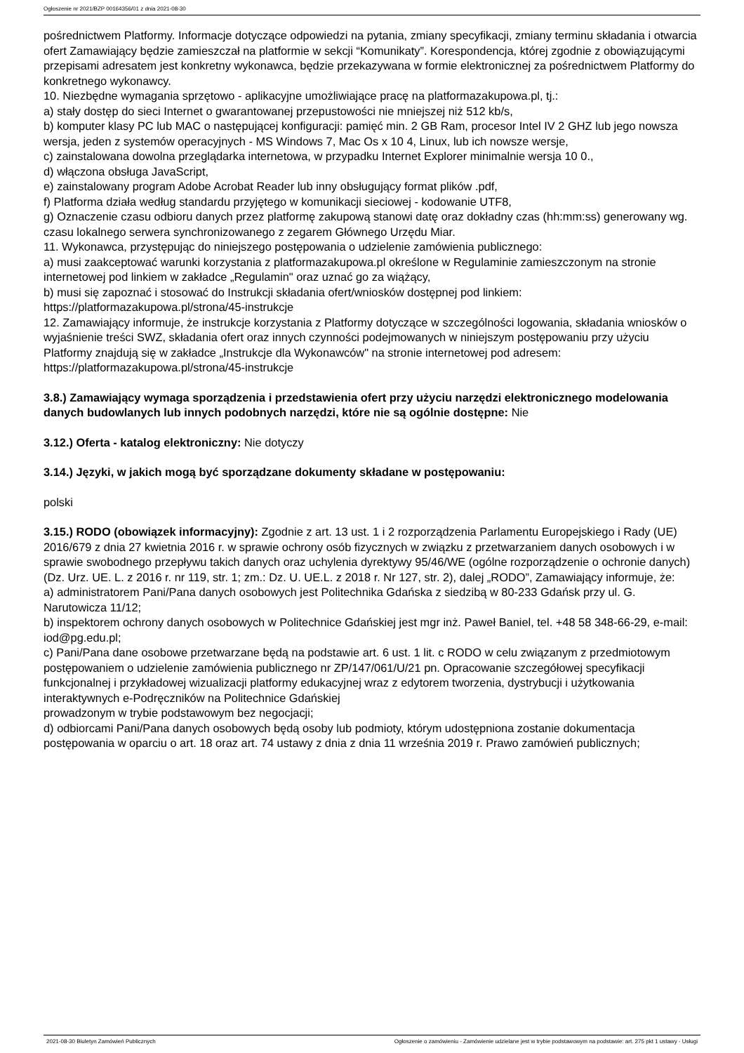Ogłoszenie nr 2021/BZP 00164356/01 z dnia 2021-08-30
pośrednictwem Platformy. Informacje dotyczące odpowiedzi na pytania, zmiany specyfikacji, zmiany terminu składania i otwarcia ofert Zamawiający będzie zamieszczał na platformie w sekcji “Komunikaty”. Korespondencja, której zgodnie z obowiązującymi przepisami adresatem jest konkretny wykonawca, będzie przekazywana w formie elektronicznej za pośrednictwem Platformy do konkretnego wykonawcy.
10. Niezbędne wymagania sprzętowo - aplikacyjne umożliwiające pracę na platformazakupowa.pl, tj.:
a) stały dostęp do sieci Internet o gwarantowanej przepustowości nie mniejszej niż 512 kb/s,
b) komputer klasy PC lub MAC o następującej konfiguracji: pamięć min. 2 GB Ram, procesor Intel IV 2 GHZ lub jego nowsza wersja, jeden z systemów operacyjnych - MS Windows 7, Mac Os x 10 4, Linux, lub ich nowsze wersje,
c) zainstalowana dowolna przeglądarka internetowa, w przypadku Internet Explorer minimalnie wersja 10 0.,
d) włączona obsługa JavaScript,
e) zainstalowany program Adobe Acrobat Reader lub inny obsługujący format plików .pdf,
f) Platforma działa według standardu przyjętego w komunikacji sieciowej - kodowanie UTF8,
g) Oznaczenie czasu odbioru danych przez platformę zakupową stanowi datę oraz dokładny czas (hh:mm:ss) generowany wg. czasu lokalnego serwera synchronizowanego z zegarem Głównego Urzędu Miar.
11. Wykonawca, przystępując do niniejszego postępowania o udzielenie zamówienia publicznego:
a) musi zaakceptować warunki korzystania z platformazakupowa.pl określone w Regulaminie zamieszczonym na stronie internetowej pod linkiem w zakładce „Regulamin" oraz uznać go za wiążący,
b) musi się zapoznać i stosować do Instrukcji składania ofert/wniosków dostępnej pod linkiem: https://platformazakupowa.pl/strona/45-instrukcje
12. Zamawiający informuje, że instrukcje korzystania z Platformy dotyczące w szczególności logowania, składania wniosków o wyjaśnienie treści SWZ, składania ofert oraz innych czynności podejmowanych w niniejszym postępowaniu przy użyciu Platformy znajdują się w zakładce „Instrukcje dla Wykonawców" na stronie internetowej pod adresem: https://platformazakupowa.pl/strona/45-instrukcje
3.8.) Zamawiający wymaga sporządzenia i przedstawienia ofert przy użyciu narzędzi elektronicznego modelowania danych budowlanych lub innych podobnych narzędzi, które nie są ogólnie dostępne: Nie
3.12.) Oferta - katalog elektroniczny: Nie dotyczy
3.14.) Języki, w jakich mogą być sporządzane dokumenty składane w postępowaniu:
polski
3.15.) RODO (obowiązek informacyjny): Zgodnie z art. 13 ust. 1 i 2 rozporządzenia Parlamentu Europejskiego i Rady (UE) 2016/679 z dnia 27 kwietnia 2016 r. w sprawie ochrony osób fizycznych w związku z przetwarzaniem danych osobowych i w sprawie swobodnego przepływu takich danych oraz uchylenia dyrektywy 95/46/WE (ogólne rozporządzenie o ochronie danych) (Dz. Urz. UE. L. z 2016 r. nr 119, str. 1; zm.: Dz. U. UE.L. z 2018 r. Nr 127, str. 2), dalej „RODO”, Zamawiający informuje, że:
a) administratorem Pani/Pana danych osobowych jest Politechnika Gdańska z siedzibą w 80-233 Gdańsk przy ul. G. Narutowicza 11/12;
b) inspektorem ochrony danych osobowych w Politechnice Gdańskiej jest mgr inż. Paweł Baniel, tel. +48 58 348-66-29, e-mail: iod@pg.edu.pl;
c) Pani/Pana dane osobowe przetwarzane będą na podstawie art. 6 ust. 1 lit. c RODO w celu związanym z przedmiotowym postępowaniem o udzielenie zamówienia publicznego nr ZP/147/061/U/21 pn. Opracowanie szczegółowej specyfikacji funkcjonalnej i przykładowej wizualizacji platformy edukacyjnej wraz z edytorem tworzenia, dystrybucji i użytkowania interaktywnych e-Podręczników na Politechnice Gdańskiej
prowadzonym w trybie podstawowym bez negocjacji;
d) odbiorcami Pani/Pana danych osobowych będą osoby lub podmioty, którym udostępniona zostanie dokumentacja postępowania w oparciu o art. 18 oraz art. 74 ustawy z dnia z dnia 11 września 2019 r. Prawo zamówień publicznych;
2021-08-30 Biuletyn Zamówień Publicznych Ogłoszenie o zamówieniu - Zamówienie udzielane jest w trybie podstawowym na podstawie: art. 275 pkt 1 ustawy - Usługi